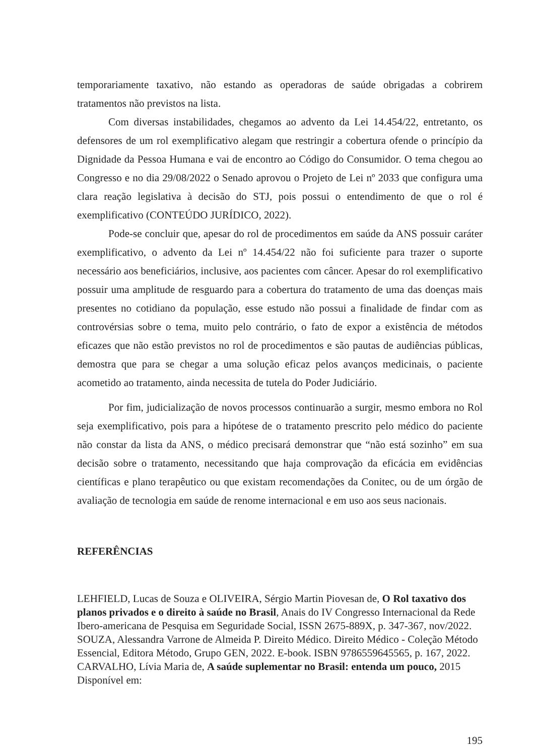temporariamente taxativo, não estando as operadoras de saúde obrigadas a cobrirem tratamentos não previstos na lista.
Com diversas instabilidades, chegamos ao advento da Lei 14.454/22, entretanto, os defensores de um rol exemplificativo alegam que restringir a cobertura ofende o princípio da Dignidade da Pessoa Humana e vai de encontro ao Código do Consumidor. O tema chegou ao Congresso e no dia 29/08/2022 o Senado aprovou o Projeto de Lei nº 2033 que configura uma clara reação legislativa à decisão do STJ, pois possui o entendimento de que o rol é exemplificativo (CONTEÚDO JURÍDICO, 2022).
Pode-se concluir que, apesar do rol de procedimentos em saúde da ANS possuir caráter exemplificativo, o advento da Lei nº 14.454/22 não foi suficiente para trazer o suporte necessário aos beneficiários, inclusive, aos pacientes com câncer. Apesar do rol exemplificativo possuir uma amplitude de resguardo para a cobertura do tratamento de uma das doenças mais presentes no cotidiano da população, esse estudo não possui a finalidade de findar com as controvérsias sobre o tema, muito pelo contrário, o fato de expor a existência de métodos eficazes que não estão previstos no rol de procedimentos e são pautas de audiências públicas, demostra que para se chegar a uma solução eficaz pelos avanços medicinais, o paciente acometido ao tratamento, ainda necessita de tutela do Poder Judiciário.
Por fim, judicialização de novos processos continuarão a surgir, mesmo embora no Rol seja exemplificativo, pois para a hipótese de o tratamento prescrito pelo médico do paciente não constar da lista da ANS, o médico precisará demonstrar que “não está sozinho” em sua decisão sobre o tratamento, necessitando que haja comprovação da eficácia em evidências científicas e plano terapêutico ou que existam recomendações da Conitec, ou de um órgão de avaliação de tecnologia em saúde de renome internacional e em uso aos seus nacionais.
REFERÊNCIAS
LEHFIELD, Lucas de Souza e OLIVEIRA, Sérgio Martin Piovesan de, O Rol taxativo dos planos privados e o direito à saúde no Brasil, Anais do IV Congresso Internacional da Rede Ibero-americana de Pesquisa em Seguridade Social, ISSN 2675-889X, p. 347-367, nov/2022.
SOUZA, Alessandra Varrone de Almeida P. Direito Médico. Direito Médico - Coleção Método Essencial, Editora Método, Grupo GEN, 2022. E-book. ISBN 9786559645565, p. 167, 2022.
CARVALHO, Lívia Maria de, A saúde suplementar no Brasil: entenda um pouco, 2015 Disponível em:
195